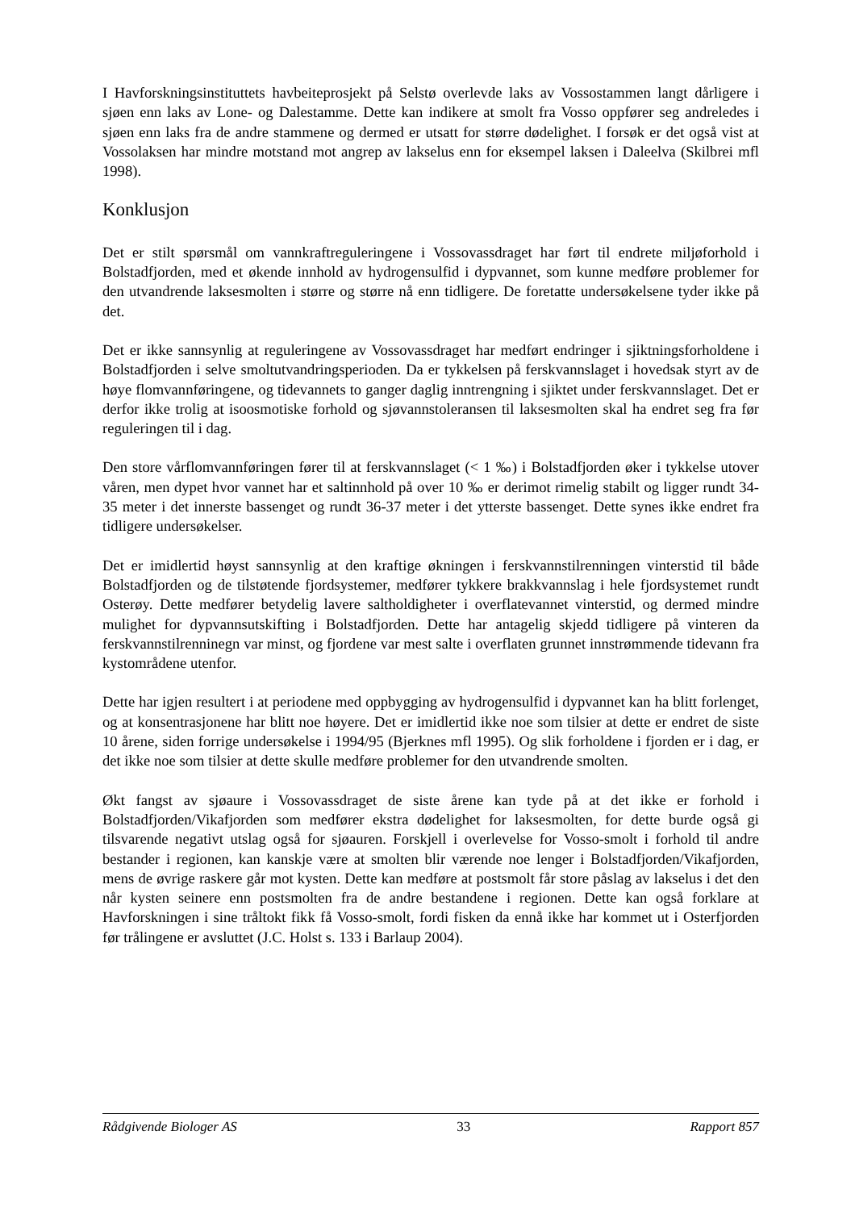I Havforskningsinstituttets havbeiteprosjekt på Selstø overlevde laks av Vossostammen langt dårligere i sjøen enn laks av Lone- og Dalestamme. Dette kan indikere at smolt fra Vosso oppfører seg andreledes i sjøen enn laks fra de andre stammene og dermed er utsatt for større dødelighet. I forsøk er det også vist at Vossolaksen har mindre motstand mot angrep av lakselus enn for eksempel laksen i Daleelva (Skilbrei mfl 1998).
Konklusjon
Det er stilt spørsmål om vannkraftreguleringene i Vossovassdraget har ført til endrete miljøforhold i Bolstadfjorden, med et økende innhold av hydrogensulfid i dypvannet, som kunne medføre problemer for den utvandrende laksesmolten i større og større nå enn tidligere. De foretatte undersøkelsene tyder ikke på det.
Det er ikke sannsynlig at reguleringene av Vossovassdraget har medført endringer i sjiktningsforholdene i Bolstadfjorden i selve smoltutvandringsperioden. Da er tykkelsen på ferskvannslaget i hovedsak styrt av de høye flomvannføringene, og tidevannets to ganger daglig inntrengning i sjiktet under ferskvannslaget. Det er derfor ikke trolig at isoosmotiske forhold og sjøvannstoleransen til laksesmolten skal ha endret seg fra før reguleringen til i dag.
Den store vårflomvannføringen fører til at ferskvannslaget (< 1 ‰) i Bolstadfjorden øker i tykkelse utover våren, men dypet hvor vannet har et saltinnhold på over 10 ‰ er derimot rimelig stabilt og ligger rundt 34-35 meter i det innerste bassenget og rundt 36-37 meter i det ytterste bassenget. Dette synes ikke endret fra tidligere undersøkelser.
Det er imidlertid høyst sannsynlig at den kraftige økningen i ferskvannstilrenningen vinterstid til både Bolstadfjorden og de tilstøtende fjordsystemer, medfører tykkere brakkvannslag i hele fjordsystemet rundt Osterøy. Dette medfører betydelig lavere saltholdigheter i overflatevannet vinterstid, og dermed mindre mulighet for dypvannsutskifting i Bolstadfjorden. Dette har antagelig skjedd tidligere på vinteren da ferskvannstilrenninegn var minst, og fjordene var mest salte i overflaten grunnet innstrømmende tidevann fra kystområdene utenfor.
Dette har igjen resultert i at periodene med oppbygging av hydrogensulfid i dypvannet kan ha blitt forlenget, og at konsentrasjonene har blitt noe høyere. Det er imidlertid ikke noe som tilsier at dette er endret de siste 10 årene, siden forrige undersøkelse i 1994/95 (Bjerknes mfl 1995). Og slik forholdene i fjorden er i dag, er det ikke noe som tilsier at dette skulle medføre problemer for den utvandrende smolten.
Økt fangst av sjøaure i Vossovassdraget de siste årene kan tyde på at det ikke er forhold i Bolstadfjorden/Vikafjorden som medfører ekstra dødelighet for laksesmolten, for dette burde også gi tilsvarende negativt utslag også for sjøauren. Forskjell i overlevelse for Vosso-smolt i forhold til andre bestander i regionen, kan kanskje være at smolten blir værende noe lenger i Bolstadfjorden/Vikafjorden, mens de øvrige raskere går mot kysten. Dette kan medføre at postsmolt får store påslag av lakselus i det den når kysten seinere enn postsmolten fra de andre bestandene i regionen. Dette kan også forklare at Havforskningen i sine tråltokt fikk få Vosso-smolt, fordi fisken da ennå ikke har kommet ut i Osterfjorden før trålingene er avsluttet (J.C. Holst s. 133 i Barlaup 2004).
Rådgivende Biologer AS 33 Rapport 857